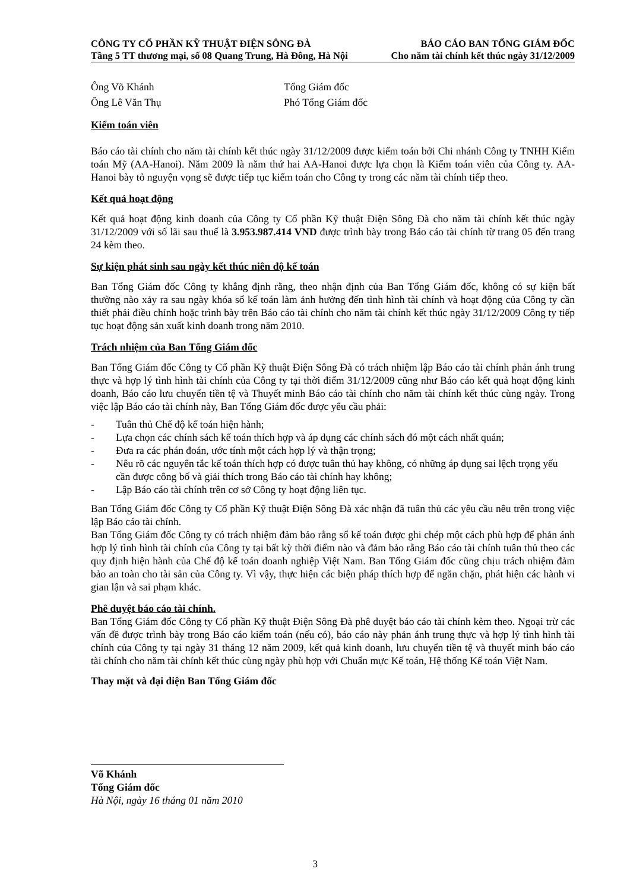CÔNG TY CỔ PHẦN KỸ THUẬT ĐIỆN SÔNG ĐÀ BÁO CÁO BAN TỔNG GIÁM ĐỐC
Tầng 5 TT thương mại, số 08 Quang Trung, Hà Đông, Hà Nội Cho năm tài chính kết thúc ngày 31/12/2009
Ông Võ Khánh Tổng Giám đốc
Ông Lê Văn Thụ Phó Tổng Giám đốc
Kiểm toán viên
Báo cáo tài chính cho năm tài chính kết thúc ngày 31/12/2009 được kiểm toán bởi Chi nhánh Công ty TNHH Kiểm toán Mỹ (AA-Hanoi). Năm 2009 là năm thứ hai AA-Hanoi được lựa chọn là Kiểm toán viên của Công ty. AA-Hanoi bày tỏ nguyện vọng sẽ được tiếp tục kiểm toán cho Công ty trong các năm tài chính tiếp theo.
Kết quả hoạt động
Kết quả hoạt động kinh doanh của Công ty Cổ phần Kỹ thuật Điện Sông Đà cho năm tài chính kết thúc ngày 31/12/2009 với số lãi sau thuế là 3.953.987.414 VND được trình bày trong Báo cáo tài chính từ trang 05 đến trang 24 kèm theo.
Sự kiện phát sinh sau ngày kết thúc niên độ kế toán
Ban Tổng Giám đốc Công ty khẳng định rằng, theo nhận định của Ban Tổng Giám đốc, không có sự kiện bất thường nào xảy ra sau ngày khóa sổ kế toán làm ảnh hưởng đến tình hình tài chính và hoạt động của Công ty cần thiết phải điều chỉnh hoặc trình bày trên Báo cáo tài chính cho năm tài chính kết thúc ngày 31/12/2009 Công ty tiếp tục hoạt động sản xuất kinh doanh trong năm 2010.
Trách nhiệm của Ban Tổng Giám đốc
Ban Tổng Giám đốc Công ty Cổ phần Kỹ thuật Điện Sông Đà có trách nhiệm lập Báo cáo tài chính phản ánh trung thực và hợp lý tình hình tài chính của Công ty tại thời điểm 31/12/2009 cũng như Báo cáo kết quả hoạt động kinh doanh, Báo cáo lưu chuyển tiền tệ và Thuyết minh Báo cáo tài chính cho năm tài chính kết thúc cùng ngày. Trong việc lập Báo cáo tài chính này, Ban Tổng Giám đốc được yêu cầu phải:
- Tuân thủ Chế độ kế toán hiện hành;
- Lựa chọn các chính sách kế toán thích hợp và áp dụng các chính sách đó một cách nhất quán;
- Đưa ra các phán đoán, ước tính một cách hợp lý và thận trọng;
- Nêu rõ các nguyên tắc kế toán thích hợp có được tuân thủ hay không, có những áp dụng sai lệch trọng yếu cần được công bố và giải thích trong Báo cáo tài chính hay không;
- Lập Báo cáo tài chính trên cơ sở Công ty hoạt động liên tục.
Ban Tổng Giám đốc Công ty Cổ phần Kỹ thuật Điện Sông Đà xác nhận đã tuân thủ các yêu cầu nêu trên trong việc lập Báo cáo tài chính.
Ban Tổng Giám đốc Công ty có trách nhiệm đảm bảo rằng sổ kế toán được ghi chép một cách phù hợp để phản ánh hợp lý tình hình tài chính của Công ty tại bất kỳ thời điểm nào và đảm bảo rằng Báo cáo tài chính tuân thủ theo các quy định hiện hành của Chế độ kế toán doanh nghiệp Việt Nam. Ban Tổng Giám đốc cũng chịu trách nhiệm đảm bảo an toàn cho tài sản của Công ty. Vì vậy, thực hiện các biện pháp thích hợp để ngăn chặn, phát hiện các hành vi gian lận và sai phạm khác.
Phê duyệt báo cáo tài chính.
Ban Tổng Giám đốc Công ty Cổ phần Kỹ thuật Điện Sông Đà phê duyệt báo cáo tài chính kèm theo. Ngoại trừ các vấn đề được trình bày trong Báo cáo kiểm toán (nếu có), báo cáo này phản ánh trung thực và hợp lý tình hình tài chính của Công ty tại ngày 31 tháng 12 năm 2009, kết quả kinh doanh, lưu chuyển tiền tệ và thuyết minh báo cáo tài chính cho năm tài chính kết thúc cùng ngày phù hợp với Chuẩn mực Kế toán, Hệ thống Kế toán Việt Nam.
Thay mặt và đại diện Ban Tổng Giám đốc
Võ Khánh
Tổng Giám đốc
Hà Nội, ngày 16 tháng 01 năm 2010
3